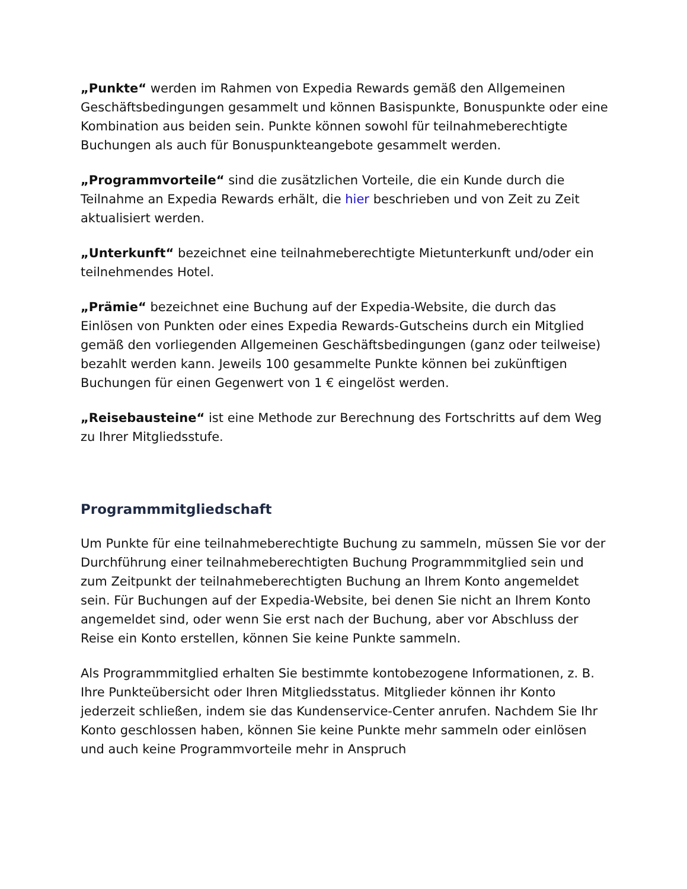„Punkte“ werden im Rahmen von Expedia Rewards gemäß den Allgemeinen Geschäftsbedingungen gesammelt und können Basispunkte, Bonuspunkte oder eine Kombination aus beiden sein. Punkte können sowohl für teilnahmeberechtigte Buchungen als auch für Bonuspunkteangebote gesammelt werden.
„Programmvorteile“ sind die zusätzlichen Vorteile, die ein Kunde durch die Teilnahme an Expedia Rewards erhält, die hier beschrieben und von Zeit zu Zeit aktualisiert werden.
„Unterkunft“ bezeichnet eine teilnahmeberechtigte Mietunterkunft und/oder ein teilnehmendes Hotel.
„Prämie“ bezeichnet eine Buchung auf der Expedia-Website, die durch das Einlösen von Punkten oder eines Expedia Rewards-Gutscheins durch ein Mitglied gemäß den vorliegenden Allgemeinen Geschäftsbedingungen (ganz oder teilweise) bezahlt werden kann. Jeweils 100 gesammelte Punkte können bei zukünftigen Buchungen für einen Gegenwert von 1 € eingelöst werden.
„Reisebausteine“ ist eine Methode zur Berechnung des Fortschritts auf dem Weg zu Ihrer Mitgliedsstufe.
Programmmitgliedschaft
Um Punkte für eine teilnahmeberechtigte Buchung zu sammeln, müssen Sie vor der Durchführung einer teilnahmeberechtigten Buchung Programmmitglied sein und zum Zeitpunkt der teilnahmeberechtigten Buchung an Ihrem Konto angemeldet sein. Für Buchungen auf der Expedia-Website, bei denen Sie nicht an Ihrem Konto angemeldet sind, oder wenn Sie erst nach der Buchung, aber vor Abschluss der Reise ein Konto erstellen, können Sie keine Punkte sammeln.
Als Programmmitglied erhalten Sie bestimmte kontobezogene Informationen, z. B. Ihre Punkteübersicht oder Ihren Mitgliedsstatus. Mitglieder können ihr Konto jederzeit schließen, indem sie das Kundenservice-Center anrufen. Nachdem Sie Ihr Konto geschlossen haben, können Sie keine Punkte mehr sammeln oder einlösen und auch keine Programmvorteile mehr in Anspruch